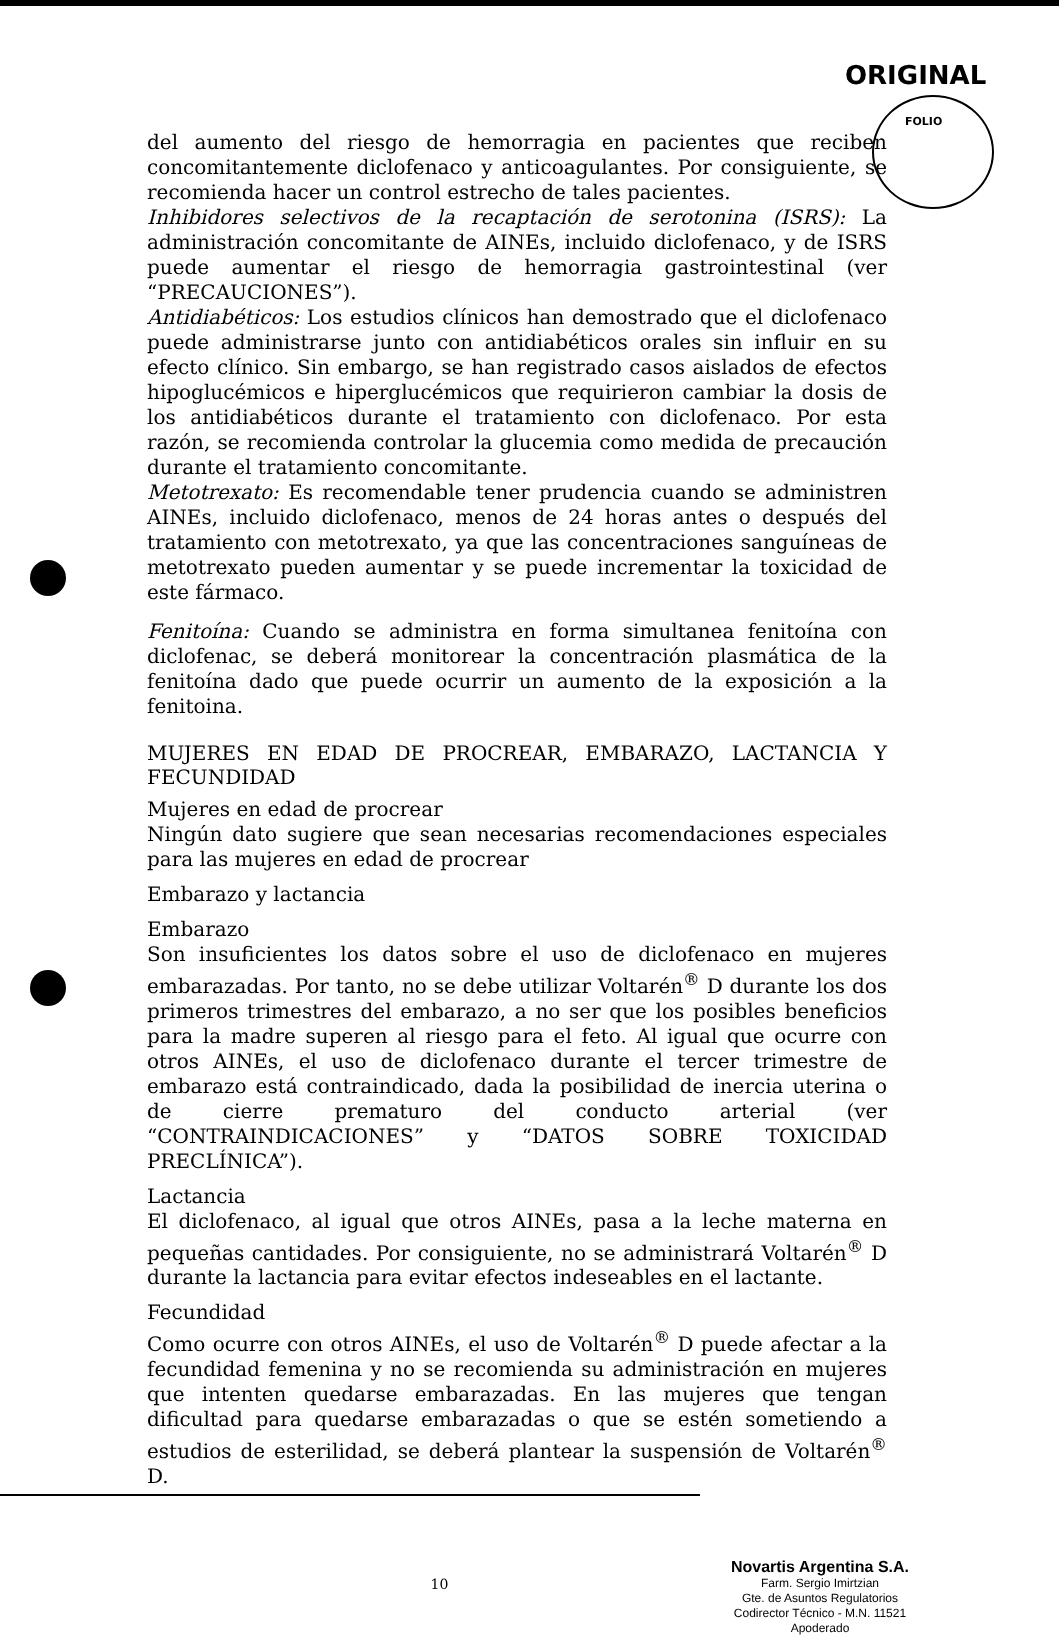ORIGINAL
FOLIO
del aumento del riesgo de hemorragia en pacientes que reciben concomitantemente diclofenaco y anticoagulantes. Por consiguiente, se recomienda hacer un control estrecho de tales pacientes.
Inhibidores selectivos de la recaptación de serotonina (ISRS): La administración concomitante de AINEs, incluido diclofenaco, y de ISRS puede aumentar el riesgo de hemorragia gastrointestinal (ver “PRECAUCIONES”).
Antidiabéticos: Los estudios clínicos han demostrado que el diclofenaco puede administrarse junto con antidiabéticos orales sin influir en su efecto clínico. Sin embargo, se han registrado casos aislados de efectos hipoglucémicos e hiperglucémicos que requirieron cambiar la dosis de los antidiabéticos durante el tratamiento con diclofenaco. Por esta razón, se recomienda controlar la glucemia como medida de precaución durante el tratamiento concomitante.
Metotrexato: Es recomendable tener prudencia cuando se administren AINEs, incluido diclofenaco, menos de 24 horas antes o después del tratamiento con metotrexato, ya que las concentraciones sanguíneas de metotrexato pueden aumentar y se puede incrementar la toxicidad de este fármaco.
Fenitoína: Cuando se administra en forma simultanea fenitoína con diclofenac, se deberá monitorear la concentración plasmática de la fenitoína dado que puede ocurrir un aumento de la exposición a la fenitoina.
MUJERES EN EDAD DE PROCREAR, EMBARAZO, LACTANCIA Y FECUNDIDAD
Mujeres en edad de procrear
Ningún dato sugiere que sean necesarias recomendaciones especiales para las mujeres en edad de procrear
Embarazo y lactancia
Embarazo
Son insuficientes los datos sobre el uso de diclofenaco en mujeres embarazadas. Por tanto, no se debe utilizar Voltarén<sup>®</sup> D durante los dos primeros trimestres del embarazo, a no ser que los posibles beneficios para la madre superen al riesgo para el feto. Al igual que ocurre con otros AINEs, el uso de diclofenaco durante el tercer trimestre de embarazo está contraindicado, dada la posibilidad de inercia uterina o de cierre prematuro del conducto arterial (ver “CONTRAINDICACIONES” y “DATOS SOBRE TOXICIDAD PRECLÍNICA”).
Lactancia
El diclofenaco, al igual que otros AINEs, pasa a la leche materna en pequeñas cantidades. Por consiguiente, no se administrará Voltarén<sup>®</sup> D durante la lactancia para evitar efectos indeseables en el lactante.
Fecundidad
Como ocurre con otros AINEs, el uso de Voltarén<sup>®</sup> D puede afectar a la fecundidad femenina y no se recomienda su administración en mujeres que intenten quedarse embarazadas. En las mujeres que tengan dificultad para quedarse embarazadas o que se estén sometiendo a estudios de esterilidad, se deberá plantear la suspensión de Voltarén<sup>®</sup> D.
Novartis Argentina S.A.
Farm. Sergio Imirtzian
Gte. de Asuntos Regulatorios
Codirector Técnico - M.N. 11521
Apoderado
10